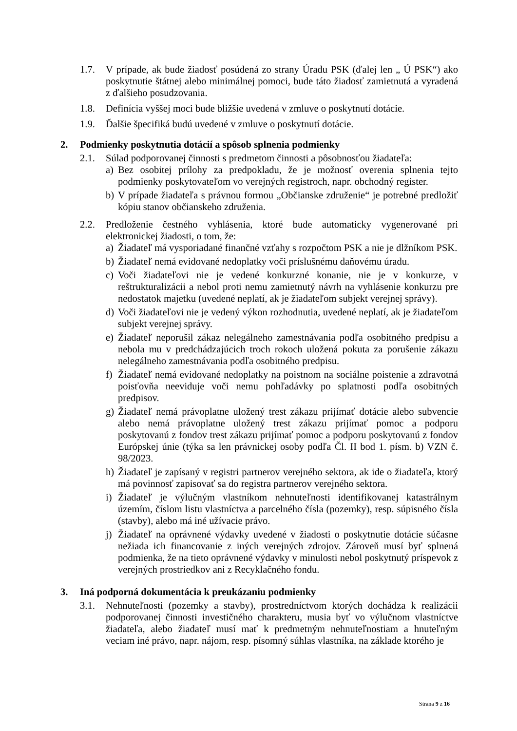1.7. V prípade, ak bude žiadosť posúdená zo strany Úradu PSK (ďalej len „ Ú PSK“) ako poskytnutie štátnej alebo minimálnej pomoci, bude táto žiadosť zamietnutá a vyradená z ďalšieho posudzovania.
1.8. Definícia vyššej moci bude bližšie uvedená v zmluve o poskytnutí dotácie.
1.9. Ďalšie špecifiká budú uvedené v zmluve o poskytnutí dotácie.
2. Podmienky poskytnutia dotácií a spôsob splnenia podmienky
2.1. Súlad podporovanej činnosti s predmetom činnosti a pôsobnosťou žiadateľa:
a) Bez osobitej prílohy za predpokladu, že je možnosť overenia splnenia tejto podmienky poskytovateľom vo verejných registroch, napr. obchodný register.
b) V prípade žiadateľa s právnou formou „Občianske združenie“ je potrebné predložiť kópiu stanov občianskeho združenia.
2.2. Predloženie čestného vyhlásenia, ktoré bude automaticky vygenerované pri elektronickej žiadosti, o tom, že:
a) Žiadateľ má vysporiadané finančné vzťahy s rozpočtom PSK a nie je dlžníkom PSK.
b) Žiadateľ nemá evidované nedoplatky voči príslušnému daňovému úradu.
c) Voči žiadateľovi nie je vedené konkurzné konanie, nie je v konkurze, v reštrukturalizácii a nebol proti nemu zamietnutý návrh na vyhlásenie konkurzu pre nedostatok majetku (uvedené neplatí, ak je žiadateľom subjekt verejnej správy).
d) Voči žiadateľovi nie je vedený výkon rozhodnutia, uvedené neplatí, ak je žiadateľom subjekt verejnej správy.
e) Žiadateľ neporušil zákaz nelegálneho zamestnávania podľa osobitného predpisu a nebola mu v predchádzajúcich troch rokoch uložená pokuta za porušenie zákazu nelegálneho zamestnávania podľa osobitného predpisu.
f) Žiadateľ nemá evidované nedoplatky na poistnom na sociálne poistenie a zdravotná poisťovňa neeviduje voči nemu pohľadávky po splatnosti podľa osobitných predpisov.
g) Žiadateľ nemá právoplatne uložený trest zákazu prijímať dotácie alebo subvencie alebo nemá právoplatne uložený trest zákazu prijímať pomoc a podporu poskytovanú z fondov trest zákazu prijímať pomoc a podporu poskytovanú z fondov Európskej únie (týka sa len právnickej osoby podľa Čl. II bod 1. písm. b) VZN č. 98/2023.
h) Žiadateľ je zapísaný v registri partnerov verejného sektora, ak ide o žiadateľa, ktorý má povinnosť zapisovať sa do registra partnerov verejného sektora.
i) Žiadateľ je výlučným vlastníkom nehnuteľnosti identifikovanej katastrálnym územím, číslom listu vlastníctva a parcelného čísla (pozemky), resp. súpisného čísla (stavby), alebo má iné užívacie právo.
j) Žiadateľ na oprávnené výdavky uvedené v žiadosti o poskytnutie dotácie súčasne nežiada ich financovanie z iných verejných zdrojov. Zároveň musí byť splnená podmienka, že na tieto oprávnené výdavky v minulosti nebol poskytnutý príspevok z verejných prostriedkov ani z Recyklačného fondu.
3. Iná podporná dokumentácia k preukázaniu podmienky
3.1. Nehnuteľnosti (pozemky a stavby), prostredníctvom ktorých dochádza k realizácii podporovanej činnosti investičného charakteru, musia byť vo výlučnom vlastníctve žiadateľa, alebo žiadateľ musí mať k predmetným nehnuteľnostiam a hnuteľným veciam iné právo, napr. nájom, resp. písomný súhlas vlastníka, na základe ktorého je
Strana 9 z 16